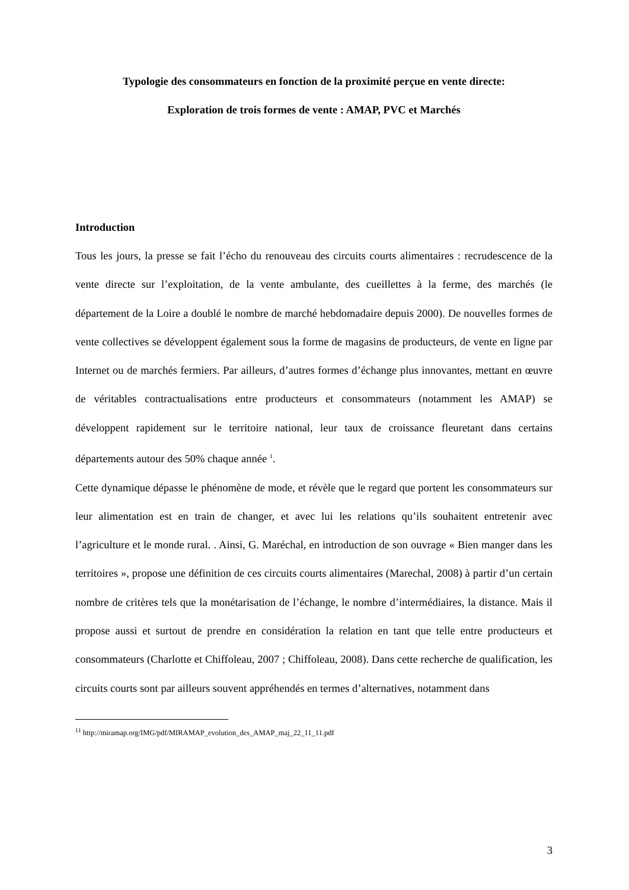Typologie des consommateurs en fonction de la proximité perçue en vente directe:
Exploration de trois formes de vente : AMAP, PVC et Marchés
Introduction
Tous les jours, la presse se fait l’écho du renouveau des circuits courts alimentaires : recrudescence de la vente directe sur l’exploitation, de la vente ambulante, des cueillettes à la ferme, des marchés (le département de la Loire a doublé le nombre de marché hebdomadaire depuis 2000). De nouvelles formes de vente collectives se développent également sous la forme de magasins de producteurs, de vente en ligne par Internet ou de marchés fermiers. Par ailleurs, d’autres formes d’échange plus innovantes, mettant en œuvre de véritables contractualisations entre producteurs et consommateurs (notamment les AMAP) se développent rapidement sur le territoire national, leur taux de croissance fleuretant dans certains départements autour des 50% chaque année <sup>1</sup>.
Cette dynamique dépasse le phénomène de mode, et révèle que le regard que portent les consommateurs sur leur alimentation est en train de changer, et avec lui les relations qu’ils souhaitent entretenir avec l’agriculture et le monde rural. . Ainsi, G. Maréchal, en introduction de son ouvrage « Bien manger dans les territoires », propose une définition de ces circuits courts alimentaires (Marechal, 2008) à partir d’un certain nombre de critères tels que la monétarisation de l’échange, le nombre d’intermédiaires, la distance. Mais il propose aussi et surtout de prendre en considération la relation en tant que telle entre producteurs et consommateurs (Charlotte et Chiffoleau, 2007 ; Chiffoleau, 2008). Dans cette recherche de qualification, les circuits courts sont par ailleurs souvent appréhendés en termes d’alternatives, notamment dans
<sup>11</sup> http://miramap.org/IMG/pdf/MIRAMAP_evolution_des_AMAP_maj_22_11_11.pdf
3